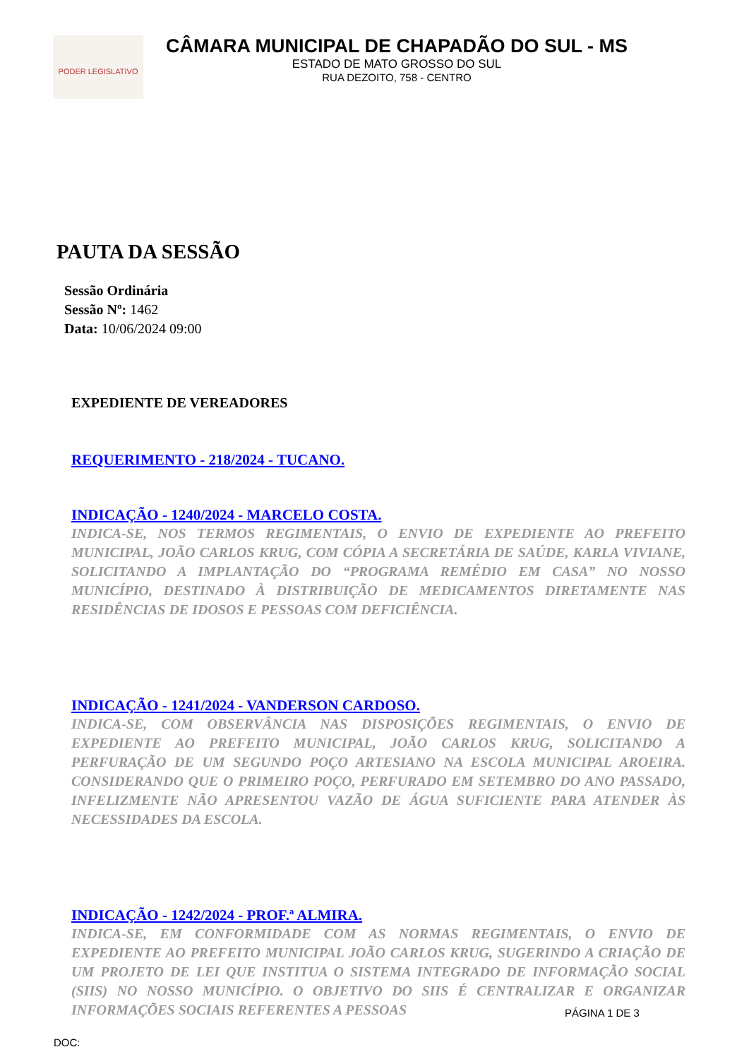PODER LEGISLATIVO
CÂMARA MUNICIPAL DE CHAPADÃO DO SUL - MS
ESTADO DE MATO GROSSO DO SUL
RUA DEZOITO, 758 - CENTRO
PAUTA DA SESSÃO
Sessão Ordinária
Sessão Nº: 1462
Data: 10/06/2024 09:00
EXPEDIENTE DE VEREADORES
REQUERIMENTO - 218/2024 - TUCANO.
INDICAÇÃO - 1240/2024 - MARCELO COSTA.
INDICA-SE, NOS TERMOS REGIMENTAIS, O ENVIO DE EXPEDIENTE AO PREFEITO MUNICIPAL, JOÃO CARLOS KRUG, COM CÓPIA A SECRETÁRIA DE SAÚDE, KARLA VIVIANE, SOLICITANDO A IMPLANTAÇÃO DO “PROGRAMA REMÉDIO EM CASA” NO NOSSO MUNICÍPIO, DESTINADO À DISTRIBUIÇÃO DE MEDICAMENTOS DIRETAMENTE NAS RESIDÊNCIAS DE IDOSOS E PESSOAS COM DEFICIÊNCIA.
INDICAÇÃO - 1241/2024 - VANDERSON CARDOSO.
INDICA-SE, COM OBSERVÂNCIA NAS DISPOSIÇÕES REGIMENTAIS, O ENVIO DE EXPEDIENTE AO PREFEITO MUNICIPAL, JOÃO CARLOS KRUG, SOLICITANDO A PERFURAÇÃO DE UM SEGUNDO POÇO ARTESIANO NA ESCOLA MUNICIPAL AROEIRA. CONSIDERANDO QUE O PRIMEIRO POÇO, PERFURADO EM SETEMBRO DO ANO PASSADO, INFELIZMENTE NÃO APRESENTOU VAZÃO DE ÁGUA SUFICIENTE PARA ATENDER ÀS NECESSIDADES DA ESCOLA.
INDICAÇÃO - 1242/2024 - PROF.ª ALMIRA.
INDICA-SE, EM CONFORMIDADE COM AS NORMAS REGIMENTAIS, O ENVIO DE EXPEDIENTE AO PREFEITO MUNICIPAL JOÃO CARLOS KRUG, SUGERINDO A CRIAÇÃO DE UM PROJETO DE LEI QUE INSTITUA O SISTEMA INTEGRADO DE INFORMAÇÃO SOCIAL (SIIS) NO NOSSO MUNICÍPIO. O OBJETIVO DO SIIS É CENTRALIZAR E ORGANIZAR INFORMAÇÕES SOCIAIS REFERENTES A PESSOAS
PÁGINA 1 DE 3
DOC: